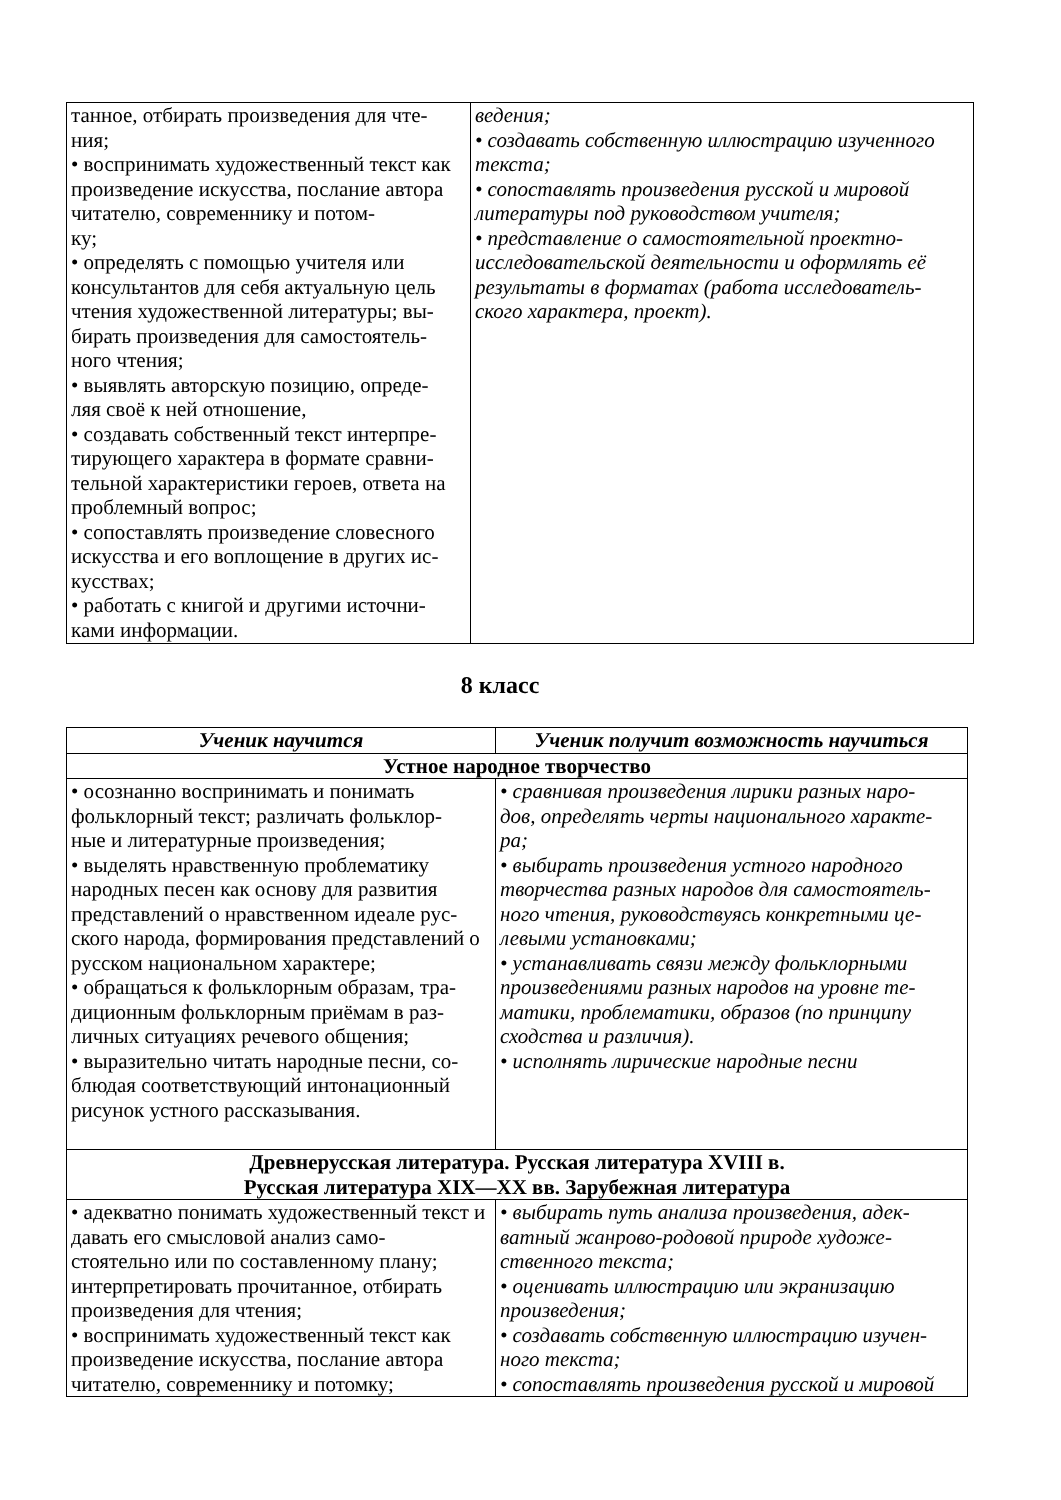| танное, отбирать произведения для чте- ния; • воспринимать художественный текст как произведение искусства, послание автора читателю, современнику и потом- ку; • определять с помощью учителя или консультантов для себя актуальную цель чтения художественной литературы; вы- бирать произведения для самостоятель- ного чтения; • выявлять авторскую позицию, опреде- ляя своё к ней отношение, • создавать собственный текст интерпре- тирующего характера в формате сравни- тельной характеристики героев, ответа на проблемный вопрос; • сопоставлять произведение словесного искусства и его воплощение в других ис- кусствах; • работать с книгой и другими источни- ками информации. | ведения; • создавать собственную иллюстрацию изученного текста; • сопоставлять произведения русской и мировой литературы под руководством учителя; • представление о самостоятельной проектно-исследовательской деятельности и оформлять её результаты в форматах (работа исследователь- ского характера, проект). |
8 класс
| Ученик научится | Ученик получит возможность научиться |
| --- | --- |
| Устное народное творчество | |
| • осознанно воспринимать и понимать фольклорный текст; различать фольклор- ные и литературные произведения; • выделять нравственную проблематику народных песен как основу для развития представлений о нравственном идеале рус- ского народа, формирования представлений о русском национальном характере; • обращаться к фольклорным образам, тра- диционным фольклорным приёмам в раз- личных ситуациях речевого общения; • выразительно читать народные песни, со- блюдая соответствующий интонационный рисунок устного рассказывания. | • сравнивая произведения лирики разных наро- дов, определять черты национального характе- ра; • выбирать произведения устного народного творчества разных народов для самостоятель- ного чтения, руководствуясь конкретными це- левыми установками; • устанавливать связи между фольклорными произведениями разных народов на уровне те- матики, проблематики, образов (по принципу сходства и различия). • исполнять лирические народные песни |
| Древнерусская литература. Русская литература XVIII в. Русская литература XIX—XX вв. Зарубежная литература | |
| • адекватно понимать художественный текст и давать его смысловой анализ само- стоятельно или по составленному плану; интерпретировать прочитанное, отбирать произведения для чтения; • воспринимать художественный текст как произведение искусства, послание автора читателю, современнику и потомку; | • выбирать путь анализа произведения, адек- ватный жанрово-родовой природе художе- ственного текста; • оценивать иллюстрацию или экранизацию произведения; • создавать собственную иллюстрацию изучен- ного текста; • сопоставлять произведения русской и мировой |